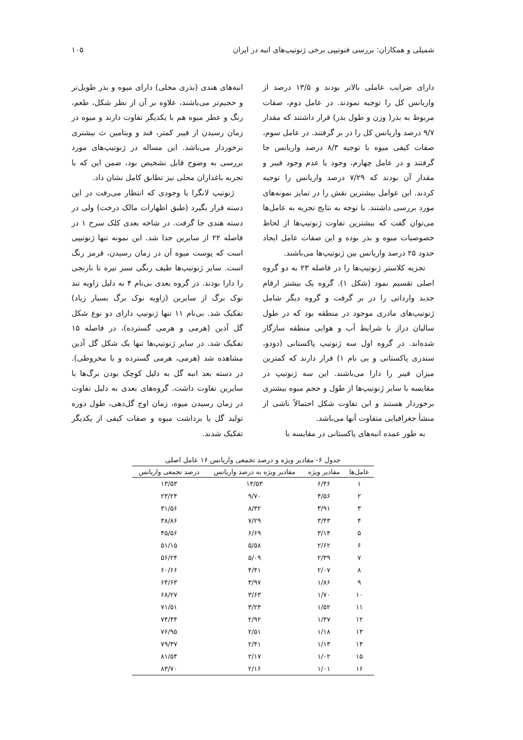شمیلی و همکاران: بررسی فنوتیپی برخی ژنوتیپ‌های انبه در ایران ۱۰۵
دارای ضرایب عاملی بالاتر بودند و ۱۳/۵ درصد از واریانس کل را توجیه نمودند. در عامل دوم، صفات مربوط به بذر( وزن و طول بذر) قرار داشتند که مقدار ۹/۷ درصد واریانس کل را در بر گرفتند. در عامل سوم، صفات کیفی میوه با توجیه ۸/۳ درصد واریانس جا گرفتند و در عامل چهارم، وجود یا عدم وجود فیبر و مقدار آن بودند که ۷/۲۹ درصد واریانس را توجیه کردند. این عوامل بیشترین نقش را در تمایز نمونه‌های مورد بررسی داشتند. با توجه به نتایج تجزیه به عامل‌ها می‌توان گفت که بیشترین تفاوت ژنوتیپ‌ها از لحاظ خصوصیات میوه و بذر بوده و این صفات عامل ایجاد حدود ۲۵ درصد واریانس بین ژنوتیپ‌ها می‌باشند.
تجزیه کلاستر ژنوتیپ‌ها را در فاصله ۲۳ به دو گروه اصلی تقسیم نمود (شکل ۱). گروه یک بیشتر ارقام جدید وارداتی را در بر گرفت و گروه دیگر شامل ژنوتیپ‌های مادری موجود در منطقه بود که در طول سالیان دراز با شرایط آب و هوایی منطقه سازگار شده‌اند. در گروه اول سه ژنوتیپ پاکستانی (دودو، سندری پاکستانی و بی نام ۱) قرار دارند که کمترین میزان فیبر را دارا می‌باشند. این سه ژنوتیپ در مقایسه با سایر ژنوتیپ‌ها از طول و حجم میوه بیشتری برخوردار هستند و این تفاوت شکل احتمالاً ناشی از منشأ جغرافیایی متفاوت آنها می‌باشد.
به طور عمده انبه‌های پاکستانی در مقایسه با
انبه‌های هندی (بذری محلی) دارای میوه و بذر طویل‌تر و حجیم‌تر می‌باشند، علاوه بر آن از نظر شکل، طعم، رنگ و عطر میوه هم با یکدیگر تفاوت دارند و میوه در زمان رسیدن از فیبر کمتر، قند و ویتامین ث بیشتری برخوردار می‌باشد. این مساله در ژنوتیپ‌های مورد بررسی به وضوح قابل تشخیص بود، ضمن این که با تجربه باغداران محلی نیز تطابق کامل نشان داد.
ژنوتیپ لانگرا با وجودی که انتظار می‌رفت در این دسته قرار بگیرد (طبق اظهارات مالک درخت) ولی در دسته هندی جا گرفت. در شاخه بعدی کلک سرخ ۱ در فاصله ۲۲ از سایرین جدا شد. این نمونه تنها ژنوتیپی است که پوست میوه آن در زمان رسیدن، قرمز رنگ است. سایر ژنوتیپ‌ها طیف رنگی سبز تیره تا نارنجی را دارا بودند. در گروه بعدی بی‌نام ۴ به دلیل زاویه تند نوک برگ از سایرین (زاویه نوک برگ بسیار زیاد) تفکیک شد. بی‌نام ۱۱ تنها ژنوتیپ دارای دو نوع شکل گل آذین (هرمی و هرمی گسترده)، در فاصله ۱۵ تفکیک شد. در سایر ژنوتیپ‌ها تنها یک شکل گل آذین مشاهده شد (هرمی، هرمی گسترده و یا مخروطی). در دسته بعد انبه گل به دلیل کوچک بودن برگ‌ها با سایرین تفاوت داشت. گروه‌های بعدی به دلیل تفاوت در زمان رسیدن میوه، زمان اوج گل‌دهی، طول دوره تولید گل یا برداشت میوه و صفات کیفی از یکدیگر تفکیک شدند.
جدول ۶- مقادیر ویژه و درصد تجمعی واریانس ۱۶ عامل اصلی
| عامل‌ها | مقادیر ویژه | مقادیر ویژه به درصد واریانس | درصد تجمعی واریانس |
| --- | --- | --- | --- |
| ۱ | ۶/۳۶ | ۱۳/۵۳ | ۱۳/۵۳ |
| ۲ | ۴/۵۶ | ۹/۷۰ | ۲۳/۲۴ |
| ۳ | ۳/۹۱ | ۸/۳۲ | ۳۱/۵۶ |
| ۴ | ۳/۴۳ | ۷/۲۹ | ۳۸/۸۶ |
| ۵ | ۳/۱۴ | ۶/۶۹ | ۴۵/۵۶ |
| ۶ | ۲/۶۲ | ۵/۵۸ | ۵۱/۱۵ |
| ۷ | ۲/۳۹ | ۵/۰۹ | ۵۶/۲۴ |
| ۸ | ۲/۰۷ | ۴/۴۱ | ۶۰/۶۶ |
| ۹ | ۱/۸۶ | ۳/۹۷ | ۶۴/۶۳ |
| ۱۰ | ۱/۷۰ | ۳/۶۳ | ۶۸/۲۷ |
| ۱۱ | ۱/۵۲ | ۳/۲۴ | ۷۱/۵۱ |
| ۱۲ | ۱/۳۷ | ۲/۹۲ | ۷۴/۴۴ |
| ۱۳ | ۱/۱۸ | ۲/۵۱ | ۷۶/۹۵ |
| ۱۴ | ۱/۱۳ | ۲/۴۱ | ۷۹/۳۷ |
| ۱۵ | ۱/۰۲ | ۲/۱۷ | ۸۱/۵۴ |
| ۱۶ | ۱/۰۱ | ۲/۱۶ | ۸۳/۷۰ |